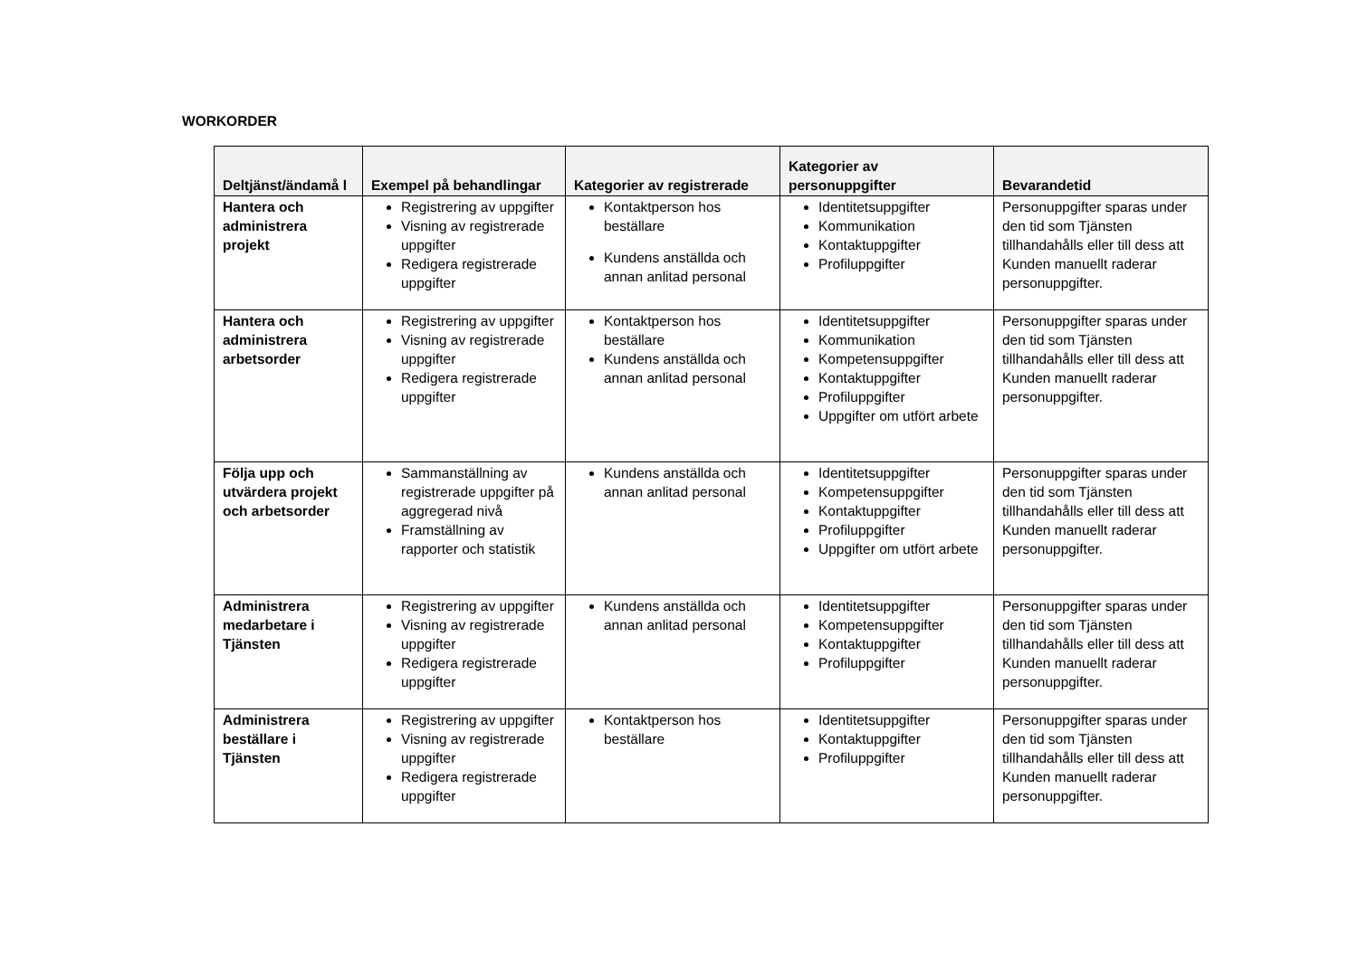WORKORDER
| Deltjänst/ändamå l | Exempel på behandlingar | Kategorier av registrerade | Kategorier av personuppgifter | Bevarandetid |
| --- | --- | --- | --- | --- |
| Hantera och administrera projekt | Registrering av uppgifter Visning av registrerade uppgifter Redigera registrerade uppgifter | Kontaktperson hos beställare Kundens anställda och annan anlitad personal | Identitetsuppgifter Kommunikation Kontaktuppgifter Profiluppgifter | Personuppgifter sparas under den tid som Tjänsten tillhandahålls eller till dess att Kunden manuellt raderar personuppgifter. |
| Hantera och administrera arbetsorder | Registrering av uppgifter Visning av registrerade uppgifter Redigera registrerade uppgifter | Kontaktperson hos beställare Kundens anställda och annan anlitad personal | Identitetsuppgifter Kommunikation Kompetensuppgifter Kontaktuppgifter Profiluppgifter Uppgifter om utfört arbete | Personuppgifter sparas under den tid som Tjänsten tillhandahålls eller till dess att Kunden manuellt raderar personuppgifter. |
| Följa upp och utvärdera projekt och arbetsorder | Sammanställning av registrerade uppgifter på aggregerad nivå Framställning av rapporter och statistik | Kundens anställda och annan anlitad personal | Identitetsuppgifter Kompetensuppgifter Kontaktuppgifter Profiluppgifter Uppgifter om utfört arbete | Personuppgifter sparas under den tid som Tjänsten tillhandahålls eller till dess att Kunden manuellt raderar personuppgifter. |
| Administrera medarbetare i Tjänsten | Registrering av uppgifter Visning av registrerade uppgifter Redigera registrerade uppgifter | Kundens anställda och annan anlitad personal | Identitetsuppgifter Kompetensuppgifter Kontaktuppgifter Profiluppgifter | Personuppgifter sparas under den tid som Tjänsten tillhandahålls eller till dess att Kunden manuellt raderar personuppgifter. |
| Administrera beställare i Tjänsten | Registrering av uppgifter Visning av registrerade uppgifter Redigera registrerade uppgifter | Kontaktperson hos beställare | Identitetsuppgifter Kontaktuppgifter Profiluppgifter | Personuppgifter sparas under den tid som Tjänsten tillhandahålls eller till dess att Kunden manuellt raderar personuppgifter. |